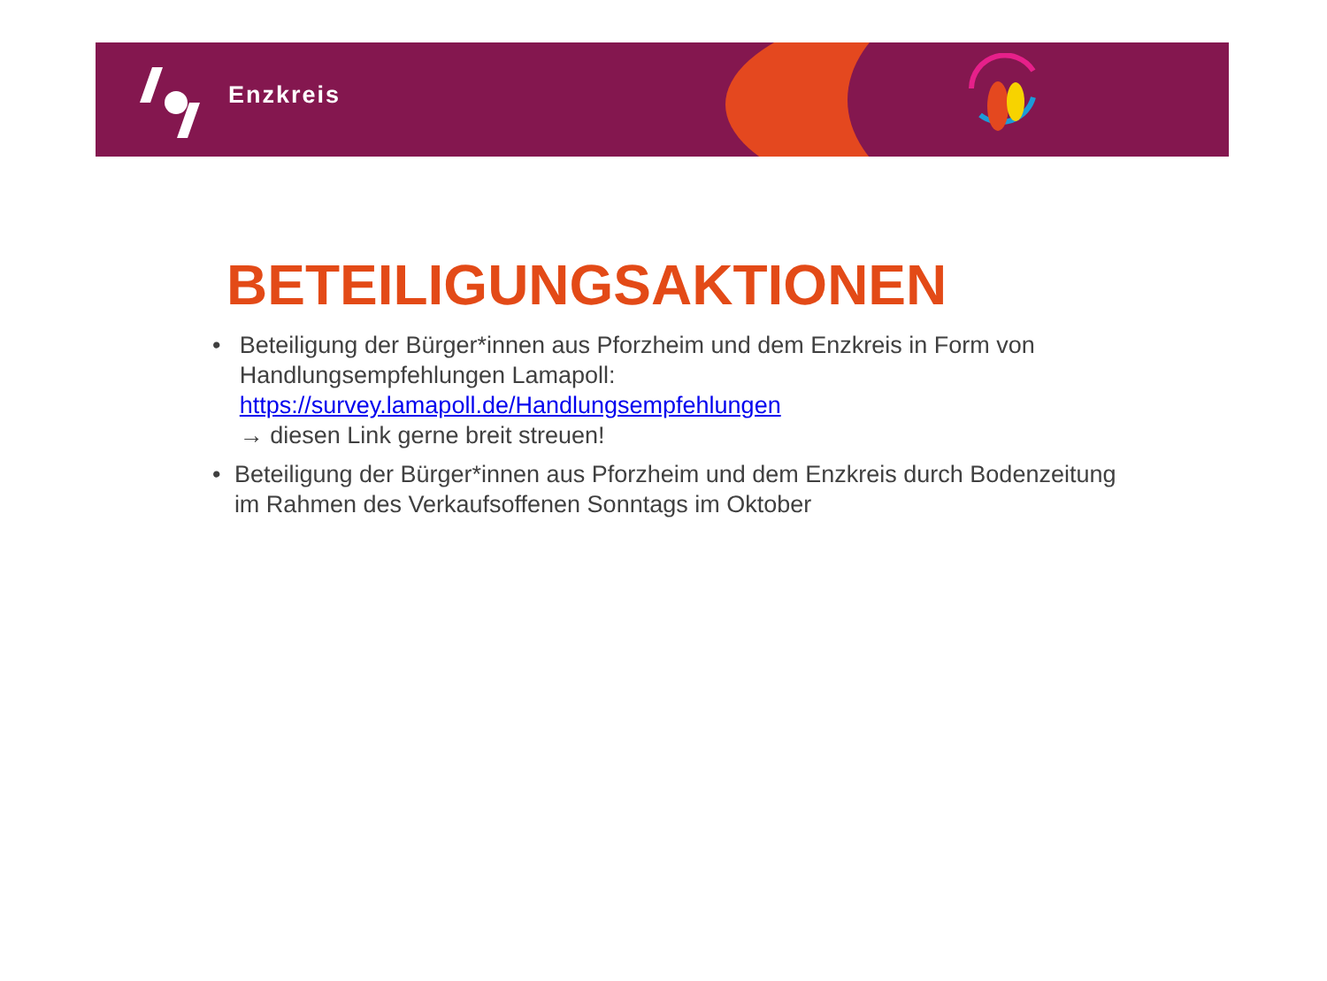Enzkreis
BETEILIGUNGSAKTIONEN
• Beteiligung der Bürger*innen aus Pforzheim und dem Enzkreis in Form von Handlungsempfehlungen Lamapoll:
https://survey.lamapoll.de/Handlungsempfehlungen
→ diesen Link gerne breit streuen!
• Beteiligung der Bürger*innen aus Pforzheim und dem Enzkreis durch Bodenzeitung im Rahmen des Verkaufsoffenen Sonntags im Oktober